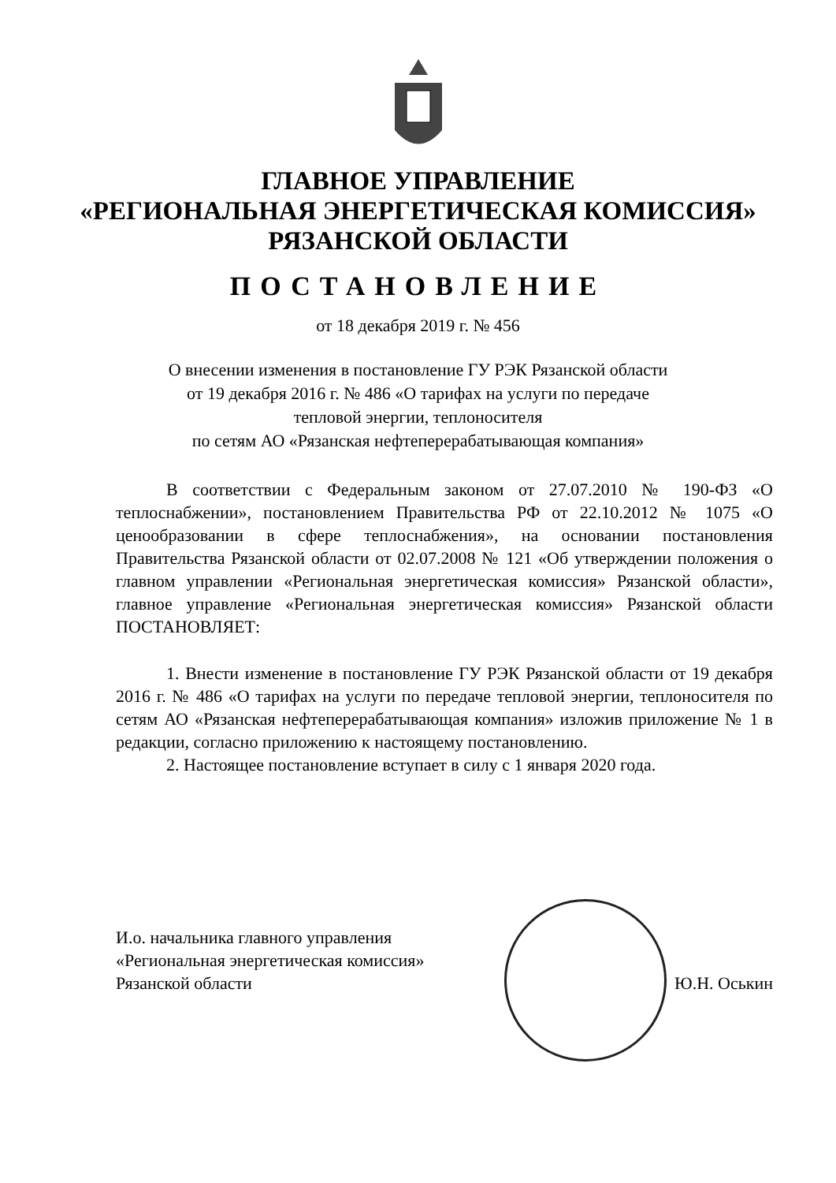ГЛАВНОЕ УПРАВЛЕНИЕ
«РЕГИОНАЛЬНАЯ ЭНЕРГЕТИЧЕСКАЯ КОМИССИЯ»
РЯЗАНСКОЙ ОБЛАСТИ
ПОСТАНОВЛЕНИЕ
от 18 декабря 2019 г. № 456
О внесении изменения в постановление ГУ РЭК Рязанской области
от 19 декабря 2016 г. № 486 «О тарифах на услуги по передаче
тепловой энергии, теплоносителя
по сетям АО «Рязанская нефтеперерабатывающая компания»
В соответствии с Федеральным законом от 27.07.2010 № 190-ФЗ «О теплоснабжении», постановлением Правительства РФ от 22.10.2012 № 1075 «О ценообразовании в сфере теплоснабжения», на основании постановления Правительства Рязанской области от 02.07.2008 № 121 «Об утверждении положения о главном управлении «Региональная энергетическая комиссия» Рязанской области», главное управление «Региональная энергетическая комиссия» Рязанской области ПОСТАНОВЛЯЕТ:
1. Внести изменение в постановление ГУ РЭК Рязанской области от 19 декабря 2016 г. № 486 «О тарифах на услуги по передаче тепловой энергии, теплоносителя по сетям АО «Рязанская нефтеперерабатывающая компания» изложив приложение № 1 в редакции, согласно приложению к настоящему постановлению.
2. Настоящее постановление вступает в силу с 1 января 2020 года.
И.о. начальника главного управления
«Региональная энергетическая комиссия»
Рязанской области
Ю.Н. Оськин